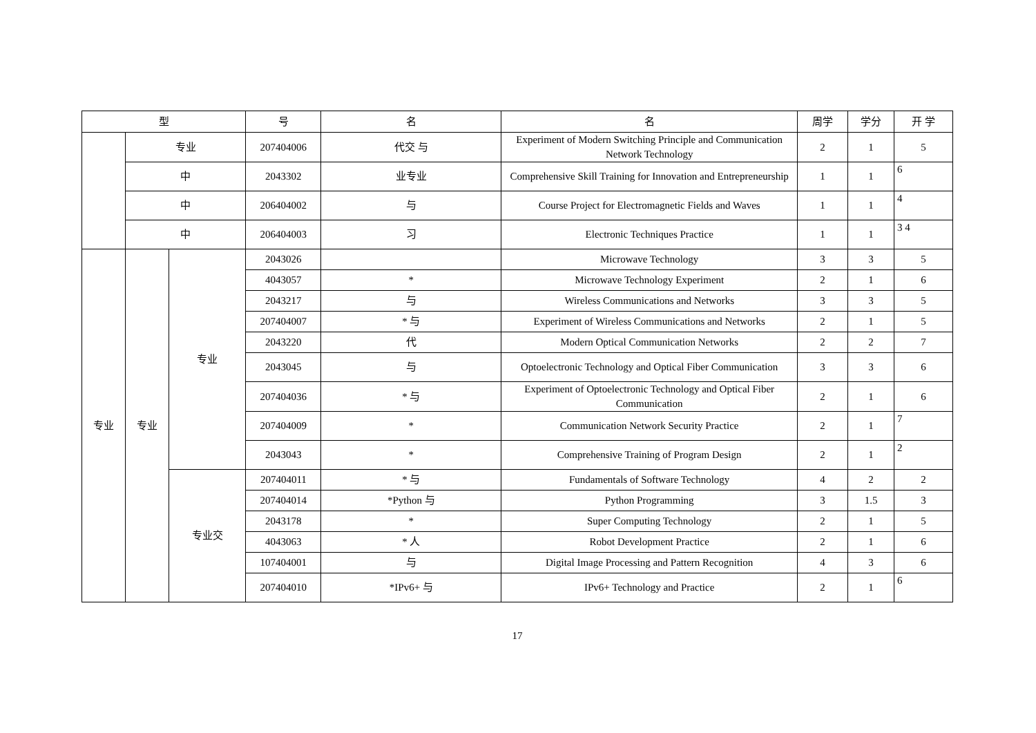| 型 | | | 号 | 名 | 名 | 周学 | 学分 | 开 学 |
| --- | --- | --- | --- | --- | --- | --- | --- | --- |
| | 专业 | | 207404006 | 代交 与 | Experiment of Modern Switching Principle and Communication Network Technology | 2 | 1 | 5 |
| | 中 | | 2043302 | 业专业 | Comprehensive Skill Training for Innovation and Entrepreneurship | 1 | 1 | 6 |
| | 中 | | 206404002 | 与 | Course Project for Electromagnetic Fields and Waves | 1 | 1 | 4 |
| | 中 | | 206404003 | 习 | Electronic Techniques Practice | 1 | 1 | 3 4 |
| 专业 | 专业 | 专业 | 2043026 | | Microwave Technology | 3 | 3 | 5 |
| | | | 4043057 | * | Microwave Technology Experiment | 2 | 1 | 6 |
| | | | 2043217 | 与 | Wireless Communications and Networks | 3 | 3 | 5 |
| | | | 207404007 | * 与 | Experiment of Wireless Communications and Networks | 2 | 1 | 5 |
| | | | 2043220 | 代 | Modern Optical Communication Networks | 2 | 2 | 7 |
| | | | 2043045 | 与 | Optoelectronic Technology and Optical Fiber Communication | 3 | 3 | 6 |
| | | | 207404036 | * 与 | Experiment of Optoelectronic Technology and Optical Fiber Communication | 2 | 1 | 6 |
| | | | 207404009 | * | Communication Network Security Practice | 2 | 1 | 7 |
| | | | 2043043 | * | Comprehensive Training of Program Design | 2 | 1 | 2 |
| | | 专业交 | 207404011 | * 与 | Fundamentals of Software Technology | 4 | 2 | 2 |
| | | | 207404014 | *Python 与 | Python Programming | 3 | 1.5 | 3 |
| | | | 2043178 | * | Super Computing Technology | 2 | 1 | 5 |
| | | | 4043063 | * 人 | Robot Development Practice | 2 | 1 | 6 |
| | | | 107404001 | 与 | Digital Image Processing and Pattern Recognition | 4 | 3 | 6 |
| | | | 207404010 | *IPv6+ 与 | IPv6+ Technology and Practice | 2 | 1 | 6 |
17